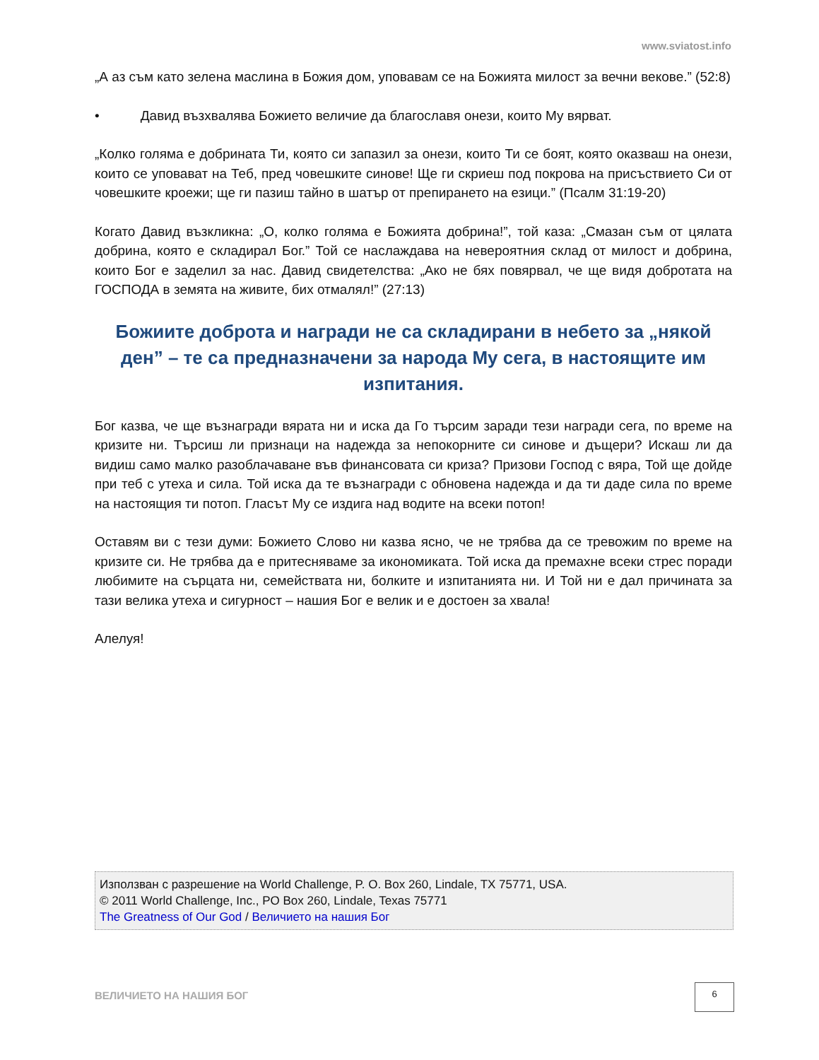www.sviatost.info
„А аз съм като зелена маслина в Божия дом, уповавам се на Божията милост за вечни векове.” (52:8)
• Давид възхвалява Божието величие да благославя онези, които Му вярват.
„Колко голяма е добрината Ти, която си запазил за онези, които Ти се боят, която оказваш на онези, които се уповават на Теб, пред човешките синове! Ще ги скриеш под покрова на присъствието Си от човешките кроежи; ще ги пазиш тайно в шатър от препирането на езици.” (Псалм 31:19-20)
Когато Давид възкликна: „О, колко голяма е Божията добрина!”, той каза: „Смазан съм от цялата добрина, която е складирал Бог.” Той се наслаждава на невероятния склад от милост и добрина, които Бог е заделил за нас. Давид свидетелства: „Ако не бях повярвал, че ще видя добротата на ГОСПОДА в земята на живите, бих отмалял!” (27:13)
Божиите доброта и награди не са складирани в небето за „някой ден” – те са предназначени за народа Му сега, в настоящите им изпитания.
Бог казва, че ще възнагради вярата ни и иска да Го търсим заради тези награди сега, по време на кризите ни. Търсиш ли признаци на надежда за непокорните си синове и дъщери? Искаш ли да видиш само малко разоблачаване във финансовата си криза? Призови Господ с вяра, Той ще дойде при теб с утеха и сила. Той иска да те възнагради с обновена надежда и да ти даде сила по време на настоящия ти потоп. Гласът Му се издига над водите на всеки потоп!
Оставям ви с тези думи: Божието Слово ни казва ясно, че не трябва да се тревожим по време на кризите си. Не трябва да е притесняваме за икономиката. Той иска да премахне всеки стрес поради любимите на сърцата ни, семействата ни, болките и изпитанията ни. И Той ни е дал причината за тази велика утеха и сигурност – нашия Бог е велик и е достоен за хвала!
Алелуя!
Използван с разрешение на World Challenge, P. O. Box 260, Lindale, TX 75771, USA.
© 2011 World Challenge, Inc., PO Box 260, Lindale, Texas 75771
The Greatness of Our God / Величието на нашия Бог
ВЕЛИЧИЕТО НА НАШИЯ БОГ
6